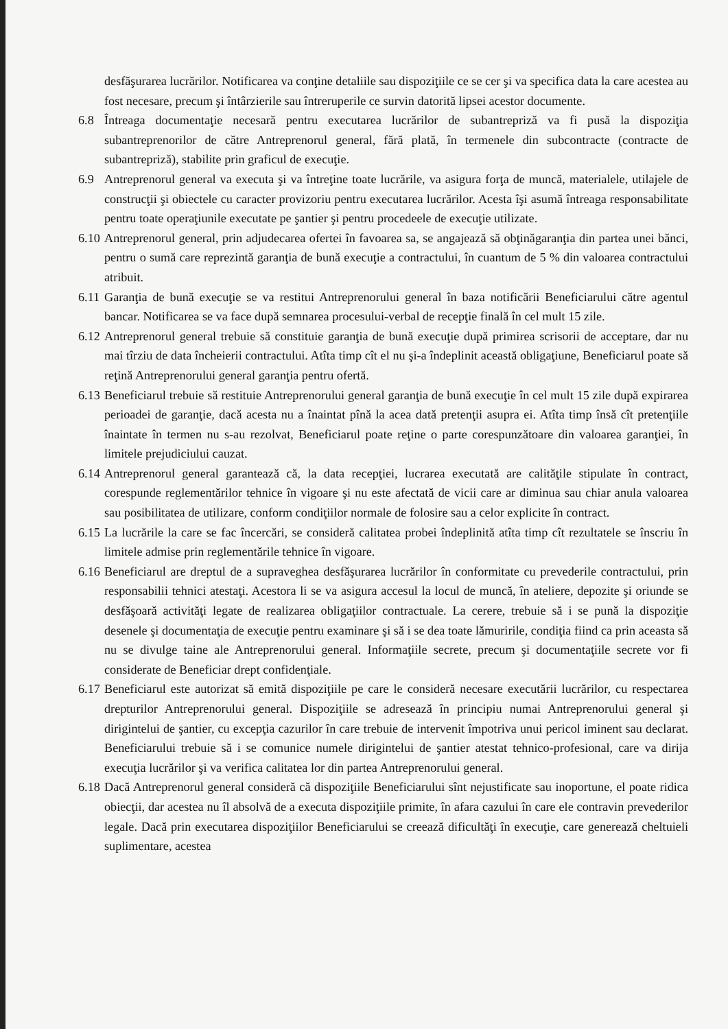desfăşurarea lucrărilor. Notificarea va conţine detaliile sau dispoziţiile ce se cer şi va specifica data la care acestea au fost necesare, precum şi întârzierile sau întreruperile ce survin datorită lipsei acestor documente.
6.8 Întreaga documentaţie necesară pentru executarea lucrărilor de subantrepriză va fi pusă la dispoziţia subantreprenorilor de către Antreprenorul general, fără plată, în termenele din subcontracte (contracte de subantrepriză), stabilite prin graficul de execuţie.
6.9 Antreprenorul general va executa şi va întreţine toate lucrările, va asigura forţa de muncă, materialele, utilajele de construcţii şi obiectele cu caracter provizoriu pentru executarea lucrărilor. Acesta îşi asumă întreaga responsabilitate pentru toate operaţiunile executate pe şantier şi pentru procedeele de execuţie utilizate.
6.10 Antreprenorul general, prin adjudecarea ofertei în favoarea sa, se angajează să obţinăgaranţia din partea unei bănci, pentru o sumă care reprezintă garanţia de bună execuţie a contractului, în cuantum de 5 % din valoarea contractului atribuit.
6.11 Garanţia de bună execuţie se va restitui Antreprenorului general în baza notificării Beneficiarului către agentul bancar. Notificarea se va face după semnarea procesului-verbal de recepţie finală în cel mult 15 zile.
6.12 Antreprenorul general trebuie să constituie garanţia de bună execuţie după primirea scrisorii de acceptare, dar nu mai tîrziu de data încheierii contractului. Atîta timp cît el nu şi-a îndeplinit această obligaţiune, Beneficiarul poate să reţină Antreprenorului general garanţia pentru ofertă.
6.13 Beneficiarul trebuie să restituie Antreprenorului general garanţia de bună execuţie în cel mult 15 zile după expirarea perioadei de garanţie, dacă acesta nu a înaintat pînă la acea dată pretenţii asupra ei. Atîta timp însă cît pretenţiile înaintate în termen nu s-au rezolvat, Beneficiarul poate reţine o parte corespunzătoare din valoarea garanţiei, în limitele prejudiciului cauzat.
6.14 Antreprenorul general garantează că, la data recepţiei, lucrarea executată are calităţile stipulate în contract, corespunde reglementărilor tehnice în vigoare şi nu este afectată de vicii care ar diminua sau chiar anula valoarea sau posibilitatea de utilizare, conform condiţiilor normale de folosire sau a celor explicite în contract.
6.15 La lucrările la care se fac încercări, se consideră calitatea probei îndeplinită atîta timp cît rezultatele se înscriu în limitele admise prin reglementările tehnice în vigoare.
6.16 Beneficiarul are dreptul de a supraveghea desfăşurarea lucrărilor în conformitate cu prevederile contractului, prin responsabilii tehnici atestaţi. Acestora li se va asigura accesul la locul de muncă, în ateliere, depozite şi oriunde se desfăşoară activităţi legate de realizarea obligaţiilor contractuale. La cerere, trebuie să i se pună la dispoziţie desenele şi documentaţia de execuţie pentru examinare şi să i se dea toate lămuririle, condiţia fiind ca prin aceasta să nu se divulge taine ale Antreprenorului general. Informaţiile secrete, precum şi documentaţiile secrete vor fi considerate de Beneficiar drept confidenţiale.
6.17 Beneficiarul este autorizat să emită dispoziţiile pe care le consideră necesare executării lucrărilor, cu respectarea drepturilor Antreprenorului general. Dispoziţiile se adresează în principiu numai Antreprenorului general şi dirigintelui de şantier, cu excepţia cazurilor în care trebuie de intervenit împotriva unui pericol iminent sau declarat. Beneficiarului trebuie să i se comunice numele dirigintelui de şantier atestat tehnico-profesional, care va dirija execuţia lucrărilor şi va verifica calitatea lor din partea Antreprenorului general.
6.18 Dacă Antreprenorul general consideră că dispoziţiile Beneficiarului sînt nejustificate sau inoportune, el poate ridica obiecţii, dar acestea nu îl absolvă de a executa dispoziţiile primite, în afara cazului în care ele contravin prevederilor legale. Dacă prin executarea dispoziţiilor Beneficiarului se creează dificultăţi în execuţie, care generează cheltuieli suplimentare, acestea